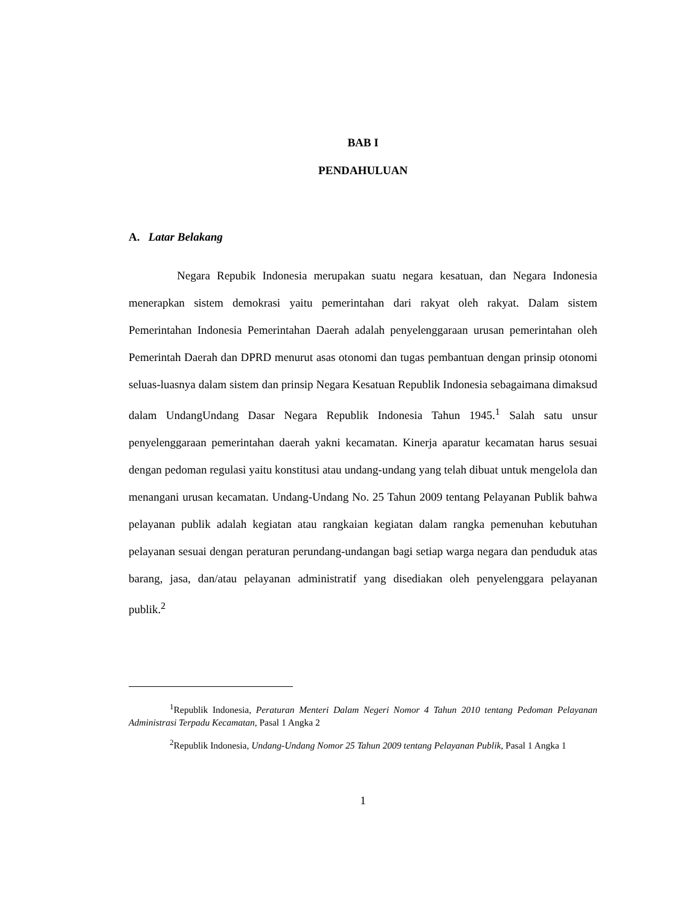BAB I
PENDAHULUAN
A. Latar Belakang
Negara Repubik Indonesia merupakan suatu negara kesatuan, dan Negara Indonesia menerapkan sistem demokrasi yaitu pemerintahan dari rakyat oleh rakyat. Dalam sistem Pemerintahan Indonesia Pemerintahan Daerah adalah penyelenggaraan urusan pemerintahan oleh Pemerintah Daerah dan DPRD menurut asas otonomi dan tugas pembantuan dengan prinsip otonomi seluas-luasnya dalam sistem dan prinsip Negara Kesatuan Republik Indonesia sebagaimana dimaksud dalam UndangUndang Dasar Negara Republik Indonesia Tahun 1945.<sup>1</sup> Salah satu unsur penyelenggaraan pemerintahan daerah yakni kecamatan. Kinerja aparatur kecamatan harus sesuai dengan pedoman regulasi yaitu konstitusi atau undang-undang yang telah dibuat untuk mengelola dan menangani urusan kecamatan. Undang-Undang No. 25 Tahun 2009 tentang Pelayanan Publik bahwa pelayanan publik adalah kegiatan atau rangkaian kegiatan dalam rangka pemenuhan kebutuhan pelayanan sesuai dengan peraturan perundang-undangan bagi setiap warga negara dan penduduk atas barang, jasa, dan/atau pelayanan administratif yang disediakan oleh penyelenggara pelayanan publik.<sup>2</sup>
<sup>1</sup> Republik Indonesia, Peraturan Menteri Dalam Negeri Nomor 4 Tahun 2010 tentang Pedoman Pelayanan Administrasi Terpadu Kecamatan, Pasal 1 Angka 2
<sup>2</sup> Republik Indonesia, Undang-Undang Nomor 25 Tahun 2009 tentang Pelayanan Publik, Pasal 1 Angka 1
1